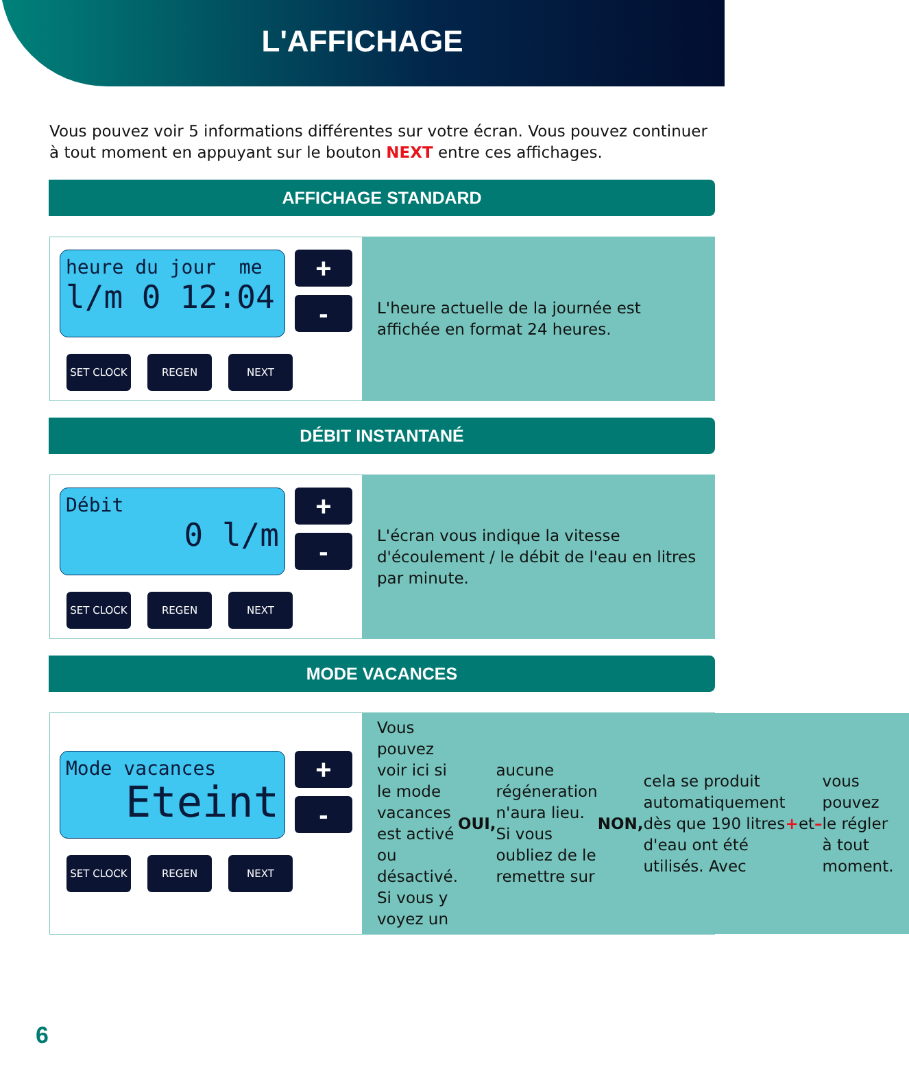L'AFFICHAGE
Vous pouvez voir 5 informations différentes sur votre écran. Vous pouvez continuer à tout moment en appuyant sur le bouton NEXT entre ces affichages.
AFFICHAGE STANDARD
heure du jour me
l/m 0 12:04
+
-
SET CLOCK REGEN NEXT
L'heure actuelle de la journée est affichée en format 24 heures.
DÉBIT INSTANTANÉ
Débit
0 l/m
+
-
SET CLOCK REGEN NEXT
L'écran vous indique la vitesse d'écoulement / le débit de l'eau en litres par minute.
MODE VACANCES
Mode vacances
Eteint
+
-
SET CLOCK REGEN NEXT
Vous pouvez voir ici si le mode vacances est activé ou désactivé. Si vous y voyez un OUI, aucune régéneration n'aura lieu. Si vous oubliez de le remettre sur NON, cela se produit automatiquement dès que 190 litres d'eau ont été utilisés. Avec + et – vous pouvez le régler à tout moment.
6